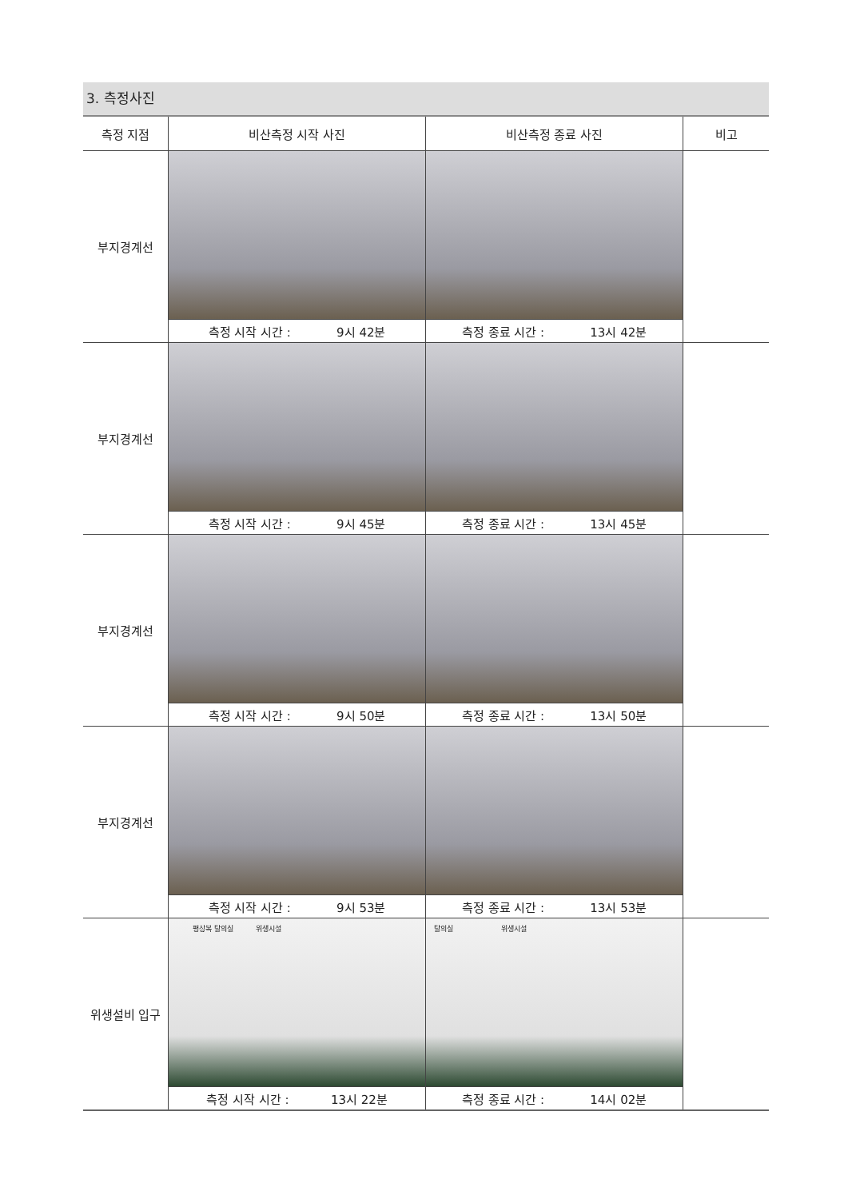3. 측정사진
| 측정 지점 | 비산측정 시작 사진 | 비산측정 종료 사진 | 비고 |
| --- | --- | --- | --- |
| 부지경계선 | | | |
| | 측정 시작 시간 : 9시 42분 | 측정 종료 시간 : 13시 42분 | |
| 부지경계선 | | | |
| | 측정 시작 시간 : 9시 45분 | 측정 종료 시간 : 13시 45분 | |
| 부지경계선 | | | |
| | 측정 시작 시간 : 9시 50분 | 측정 종료 시간 : 13시 50분 | |
| 부지경계선 | | | |
| | 측정 시작 시간 : 9시 53분 | 측정 종료 시간 : 13시 53분 | |
| 위생설비 입구 | 평상복 탈의실 위생시설 | 탈의실 위생시설 | |
| | 측정 시작 시간 : 13시 22분 | 측정 종료 시간 : 14시 02분 | |